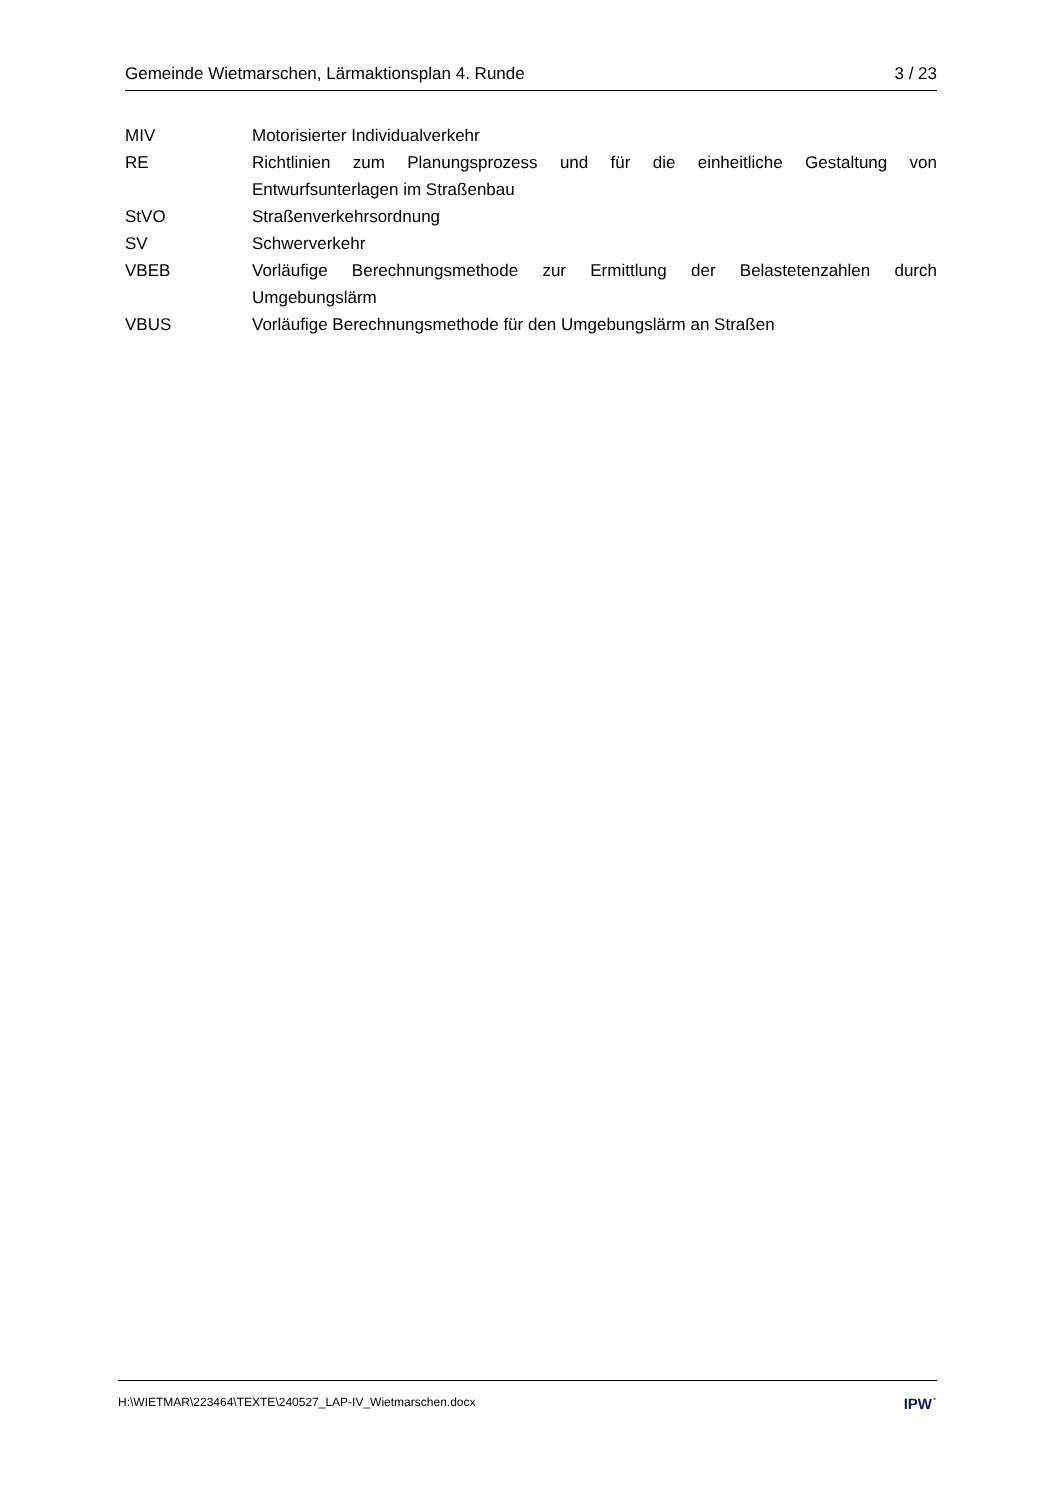Gemeinde Wietmarschen, Lärmaktionsplan 4. Runde 3 / 23
MIV Motorisierter Individualverkehr
RE Richtlinien zum Planungsprozess und für die einheitliche Gestaltung von Entwurfsunterlagen im Straßenbau
StVO Straßenverkehrsordnung
SV Schwerverkehr
VBEB Vorläufige Berechnungsmethode zur Ermittlung der Belastetenzahlen durch Umgebungslärm
VBUS Vorläufige Berechnungsmethode für den Umgebungslärm an Straßen
H:\WIETMAR\223464\TEXTE\240527_LAP-IV_Wietmarschen.docx IPW˙